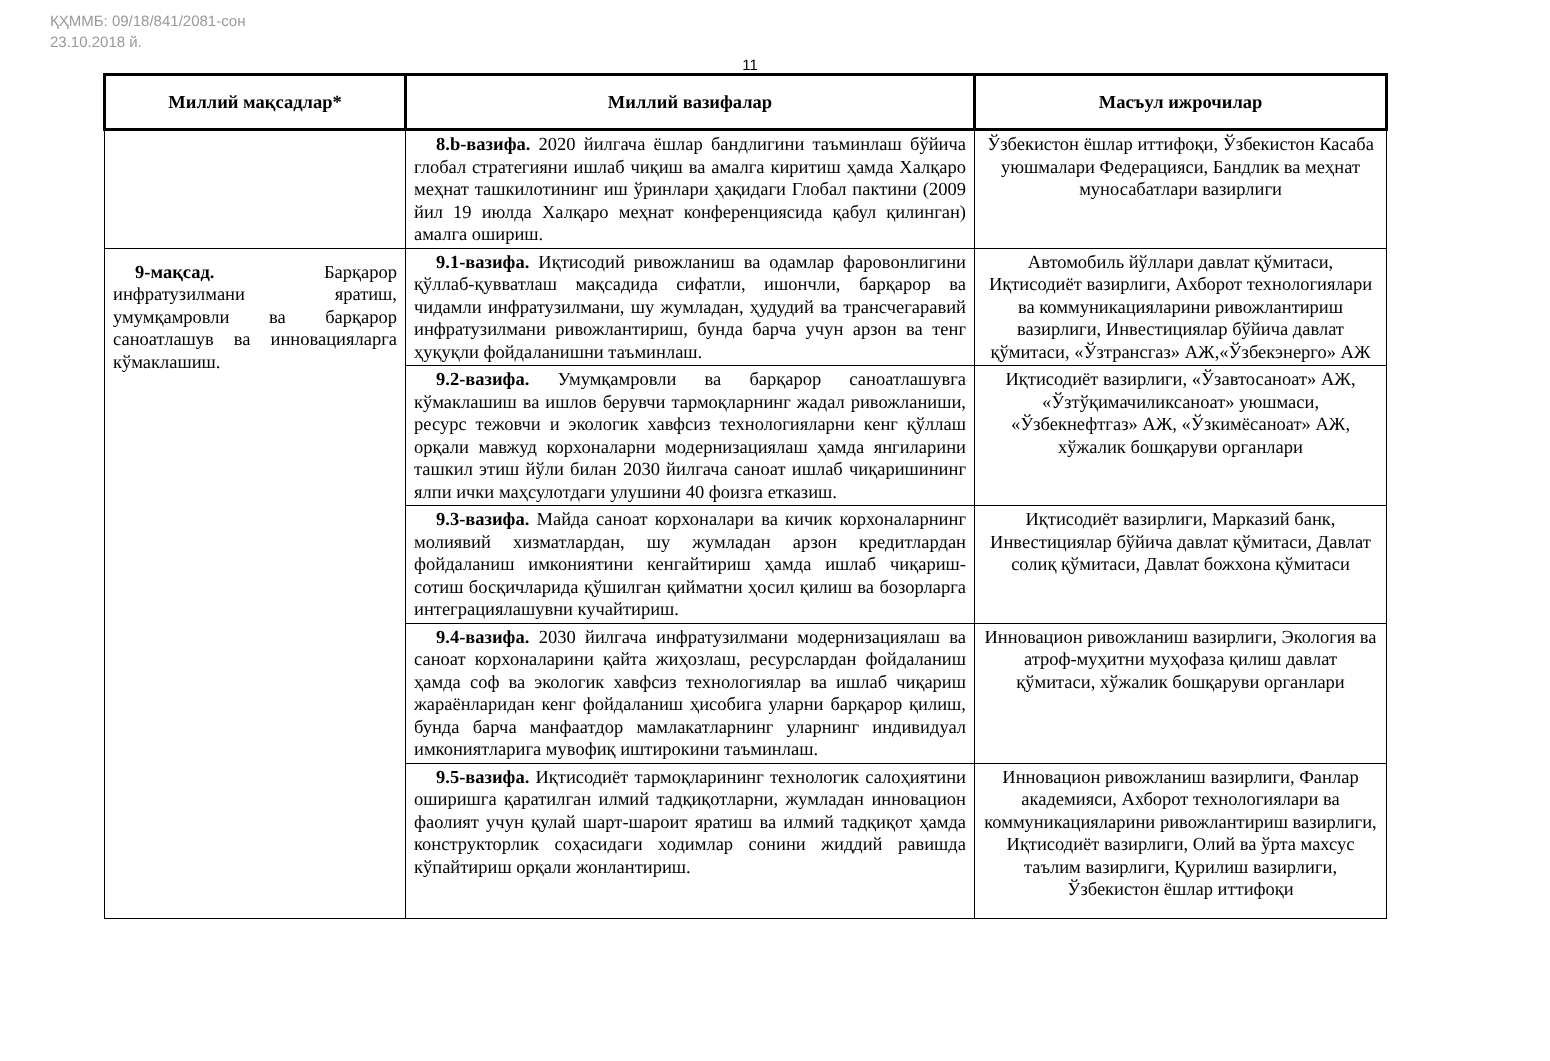ҚҲММБ: 09/18/841/2081-сон
23.10.2018 й.
11
| Миллий мақсадлар* | Миллий вазифалар | Масъул ижрочилар |
| --- | --- | --- |
| | 8.b-вазифа. 2020 йилгача ёшлар бандлигини таъминлаш бўйича глобал стратегияни ишлаб чиқиш ва амалга киритиш ҳамда Халқаро меҳнат ташкилотининг иш ўринлари ҳақидаги Глобал пактини (2009 йил 19 июлда Халқаро меҳнат конференциясида қабул қилинган) амалга ошириш. | Ўзбекистон ёшлар иттифоқи, Ўзбекистон Касаба уюшмалари Федерацияси, Бандлик ва меҳнат муносабатлари вазирлиги |
| 9-мақсад. Барқарор инфратузилмани яратиш, умумқамровли ва барқарор саноатлашув ва инновацияларга кўмаклашиш. | 9.1-вазифа. Иқтисодий ривожланиш ва одамлар фаровонлигини қўллаб-қувватлаш мақсадида сифатли, ишончли, барқарор ва чидамли инфратузилмани, шу жумладан, ҳудудий ва трансчегаравий инфратузилмани ривожлантириш, бунда барча учун арзон ва тенг ҳуқуқли фойдаланишни таъминлаш. | Автомобиль йўллари давлат қўмитаси, Иқтисодиёт вазирлиги, Ахборот технологиялари ва коммуникацияларини ривожлантириш вазирлиги, Инвестициялар бўйича давлат қўмитаси, «Ўзтрансгаз» АЖ,«Ўзбекэнерго» АЖ |
| | 9.2-вазифа. Умумқамровли ва барқарор саноатлашувга кўмаклашиш ва ишлов берувчи тармоқларнинг жадал ривожланиши, ресурс тежовчи и экологик хавфсиз технологияларни кенг қўллаш орқали мавжуд корхоналарни модернизациялаш ҳамда янгиларини ташкил этиш йўли билан 2030 йилгача саноат ишлаб чиқаришининг ялпи ички маҳсулотдаги улушини 40 фоизга етказиш. | Иқтисодиёт вазирлиги, «Ўзавтосаноат» АЖ, «Ўзтўқимачиликсаноат» уюшмаси, «Ўзбекнефтгаз» АЖ, «Ўзкимёсаноат» АЖ, хўжалик бошқаруви органлари |
| | 9.3-вазифа. Майда саноат корхоналари ва кичик корхоналарнинг молиявий хизматлардан, шу жумладан арзон кредитлардан фойдаланиш имкониятини кенгайтириш ҳамда ишлаб чиқариш-сотиш босқичларида қўшилган қийматни ҳосил қилиш ва бозорларга интеграциялашувни кучайтириш. | Иқтисодиёт вазирлиги, Марказий банк, Инвестициялар бўйича давлат қўмитаси, Давлат солиқ қўмитаси, Давлат божхона қўмитаси |
| | 9.4-вазифа. 2030 йилгача инфратузилмани модернизациялаш ва саноат корхоналарини қайта жиҳозлаш, ресурслардан фойдаланиш ҳамда соф ва экологик хавфсиз технологиялар ва ишлаб чиқариш жараёнларидан кенг фойдаланиш ҳисобига уларни барқарор қилиш, бунда барча манфаатдор мамлакатларнинг уларнинг индивидуал имкониятларига мувофиқ иштирокини таъминлаш. | Инновацион ривожланиш вазирлиги, Экология ва атроф-муҳитни муҳофаза қилиш давлат қўмитаси, хўжалик бошқаруви органлари |
| | 9.5-вазифа. Иқтисодиёт тармоқларининг технологик салоҳиятини оширишга қаратилган илмий тадқиқотларни, жумладан инновацион фаолият учун қулай шарт-шароит яратиш ва илмий тадқиқот ҳамда конструкторлик соҳасидаги ходимлар сонини жиддий равишда кўпайтириш орқали жонлантириш. | Инновацион ривожланиш вазирлиги, Фанлар академияси, Ахборот технологиялари ва коммуникацияларини ривожлантириш вазирлиги, Иқтисодиёт вазирлиги, Олий ва ўрта махсус таълим вазирлиги, Қурилиш вазирлиги, Ўзбекистон ёшлар иттифоқи |